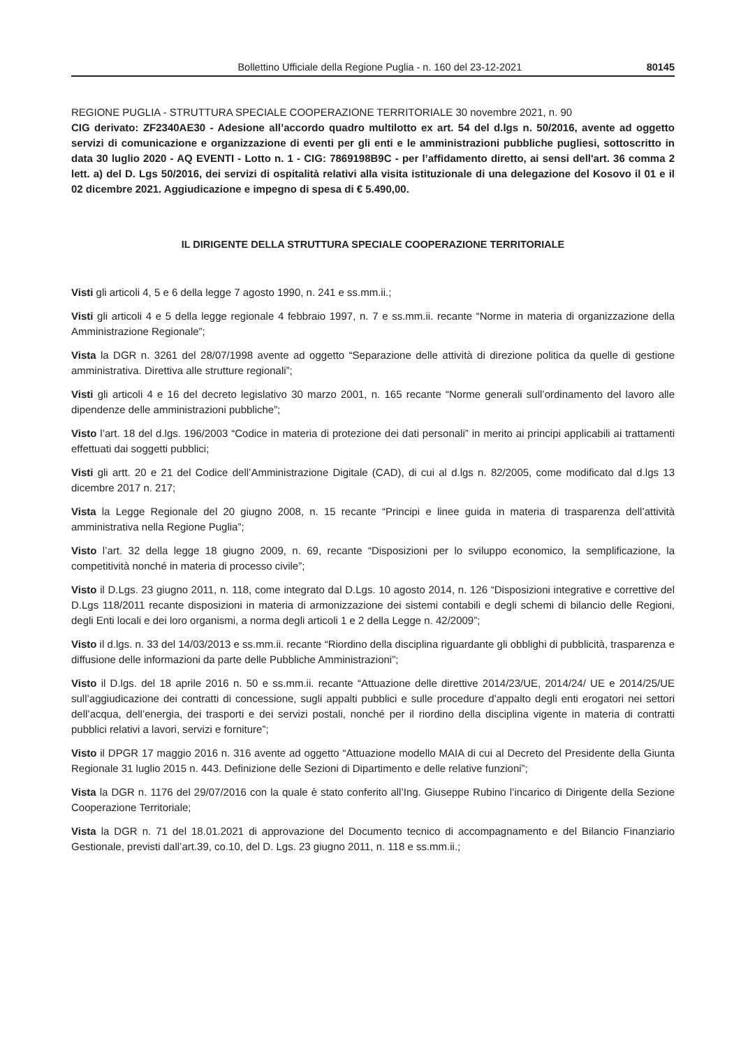Bollettino Ufficiale della Regione Puglia - n. 160 del 23-12-2021 80145
REGIONE PUGLIA - STRUTTURA SPECIALE COOPERAZIONE TERRITORIALE 30 novembre 2021, n. 90
CIG derivato: ZF2340AE30 - Adesione all’accordo quadro multilotto ex art. 54 del d.lgs n. 50/2016, avente ad oggetto servizi di comunicazione e organizzazione di eventi per gli enti e le amministrazioni pubbliche pugliesi, sottoscritto in data 30 luglio 2020 - AQ EVENTI - Lotto n. 1 - CIG: 7869198B9C - per l’affidamento diretto, ai sensi dell'art. 36 comma 2 lett. a) del D. Lgs 50/2016, dei servizi di ospitalità relativi alla visita istituzionale di una delegazione del Kosovo il 01 e il 02 dicembre 2021. Aggiudicazione e impegno di spesa di € 5.490,00.
IL DIRIGENTE DELLA STRUTTURA SPECIALE COOPERAZIONE TERRITORIALE
Visti gli articoli 4, 5 e 6 della legge 7 agosto 1990, n. 241 e ss.mm.ii.;
Visti gli articoli 4 e 5 della legge regionale 4 febbraio 1997, n. 7 e ss.mm.ii. recante “Norme in materia di organizzazione della Amministrazione Regionale”;
Vista la DGR n. 3261 del 28/07/1998 avente ad oggetto “Separazione delle attività di direzione politica da quelle di gestione amministrativa. Direttiva alle strutture regionali”;
Visti gli articoli 4 e 16 del decreto legislativo 30 marzo 2001, n. 165 recante “Norme generali sull’ordinamento del lavoro alle dipendenze delle amministrazioni pubbliche”;
Visto l’art. 18 del d.lgs. 196/2003 “Codice in materia di protezione dei dati personali” in merito ai principi applicabili ai trattamenti effettuati dai soggetti pubblici;
Visti gli artt. 20 e 21 del Codice dell’Amministrazione Digitale (CAD), di cui al d.lgs n. 82/2005, come modificato dal d.lgs 13 dicembre 2017 n. 217;
Vista la Legge Regionale del 20 giugno 2008, n. 15 recante “Principi e linee guida in materia di trasparenza dell’attività amministrativa nella Regione Puglia”;
Visto l’art. 32 della legge 18 giugno 2009, n. 69, recante “Disposizioni per lo sviluppo economico, la semplificazione, la competitività nonché in materia di processo civile”;
Visto il D.Lgs. 23 giugno 2011, n. 118, come integrato dal D.Lgs. 10 agosto 2014, n. 126 “Disposizioni integrative e correttive del D.Lgs 118/2011 recante disposizioni in materia di armonizzazione dei sistemi contabili e degli schemi di bilancio delle Regioni, degli Enti locali e dei loro organismi, a norma degli articoli 1 e 2 della Legge n. 42/2009”;
Visto il d.lgs. n. 33 del 14/03/2013 e ss.mm.ii. recante “Riordino della disciplina riguardante gli obblighi di pubblicità, trasparenza e diffusione delle informazioni da parte delle Pubbliche Amministrazioni”;
Visto il D.lgs. del 18 aprile 2016 n. 50 e ss.mm.ii. recante “Attuazione delle direttive 2014/23/UE, 2014/24/ UE e 2014/25/UE sull’aggiudicazione dei contratti di concessione, sugli appalti pubblici e sulle procedure d’appalto degli enti erogatori nei settori dell’acqua, dell’energia, dei trasporti e dei servizi postali, nonché per il riordino della disciplina vigente in materia di contratti pubblici relativi a lavori, servizi e forniture”;
Visto il DPGR 17 maggio 2016 n. 316 avente ad oggetto “Attuazione modello MAIA di cui al Decreto del Presidente della Giunta Regionale 31 luglio 2015 n. 443. Definizione delle Sezioni di Dipartimento e delle relative funzioni”;
Vista la DGR n. 1176 del 29/07/2016 con la quale è stato conferito all’Ing. Giuseppe Rubino l’incarico di Dirigente della Sezione Cooperazione Territoriale;
Vista la DGR n. 71 del 18.01.2021 di approvazione del Documento tecnico di accompagnamento e del Bilancio Finanziario Gestionale, previsti dall’art.39, co.10, del D. Lgs. 23 giugno 2011, n. 118 e ss.mm.ii.;